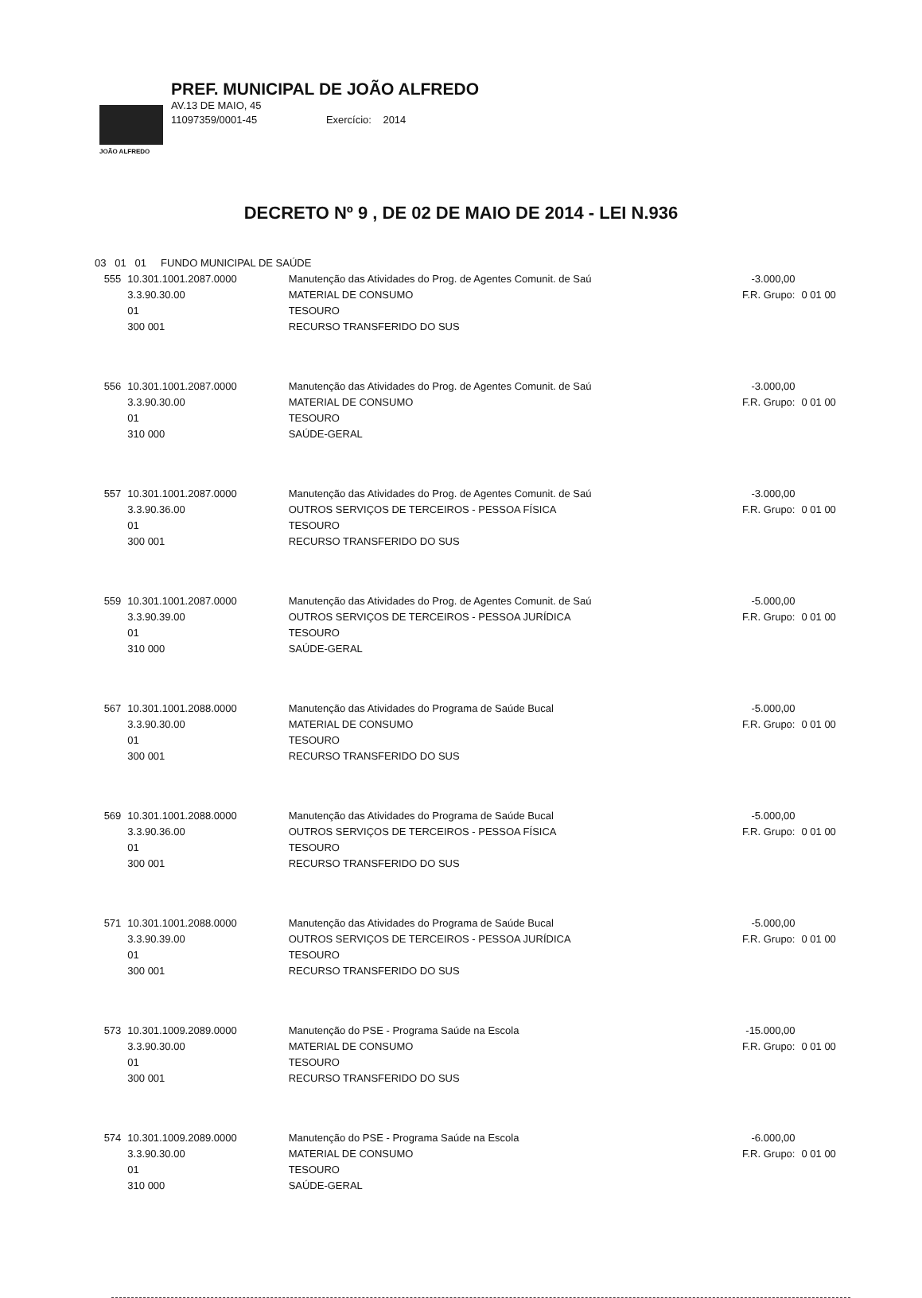JOÃO ALFREDO
PREF. MUNICIPAL DE JOÃO ALFREDO
AV.13 DE MAIO, 45
11097359/0001-45 Exercício: 2014
DECRETO Nº 9 , DE 02 DE MAIO DE 2014 - LEI N.936
| 03 01 01 FUNDO MUNICIPAL DE SAÚDE | | | | |
| 555 | 10.301.1001.2087.0000 3.3.90.30.00 01 300 001 | Manutenção das Atividades do Prog. de Agentes Comunit. de Saú MATERIAL DE CONSUMO TESOURO RECURSO TRANSFERIDO DO SUS | -3.000,00 F.R. Grupo: | 0 01 00 |
| 556 | 10.301.1001.2087.0000 3.3.90.30.00 01 310 000 | Manutenção das Atividades do Prog. de Agentes Comunit. de Saú MATERIAL DE CONSUMO TESOURO SAÚDE-GERAL | -3.000,00 F.R. Grupo: | 0 01 00 |
| 557 | 10.301.1001.2087.0000 3.3.90.36.00 01 300 001 | Manutenção das Atividades do Prog. de Agentes Comunit. de Saú OUTROS SERVIÇOS DE TERCEIROS - PESSOA FÍSICA TESOURO RECURSO TRANSFERIDO DO SUS | -3.000,00 F.R. Grupo: | 0 01 00 |
| 559 | 10.301.1001.2087.0000 3.3.90.39.00 01 310 000 | Manutenção das Atividades do Prog. de Agentes Comunit. de Saú OUTROS SERVIÇOS DE TERCEIROS - PESSOA JURÍDICA TESOURO SAÚDE-GERAL | -5.000,00 F.R. Grupo: | 0 01 00 |
| 567 | 10.301.1001.2088.0000 3.3.90.30.00 01 300 001 | Manutenção das Atividades do Programa de Saúde Bucal MATERIAL DE CONSUMO TESOURO RECURSO TRANSFERIDO DO SUS | -5.000,00 F.R. Grupo: | 0 01 00 |
| 569 | 10.301.1001.2088.0000 3.3.90.36.00 01 300 001 | Manutenção das Atividades do Programa de Saúde Bucal OUTROS SERVIÇOS DE TERCEIROS - PESSOA FÍSICA TESOURO RECURSO TRANSFERIDO DO SUS | -5.000,00 F.R. Grupo: | 0 01 00 |
| 571 | 10.301.1001.2088.0000 3.3.90.39.00 01 300 001 | Manutenção das Atividades do Programa de Saúde Bucal OUTROS SERVIÇOS DE TERCEIROS - PESSOA JURÍDICA TESOURO RECURSO TRANSFERIDO DO SUS | -5.000,00 F.R. Grupo: | 0 01 00 |
| 573 | 10.301.1009.2089.0000 3.3.90.30.00 01 300 001 | Manutenção do PSE - Programa Saúde na Escola MATERIAL DE CONSUMO TESOURO RECURSO TRANSFERIDO DO SUS | -15.000,00 F.R. Grupo: | 0 01 00 |
| 574 | 10.301.1009.2089.0000 3.3.90.30.00 01 310 000 | Manutenção do PSE - Programa Saúde na Escola MATERIAL DE CONSUMO TESOURO SAÚDE-GERAL | -6.000,00 F.R. Grupo: | 0 01 00 |